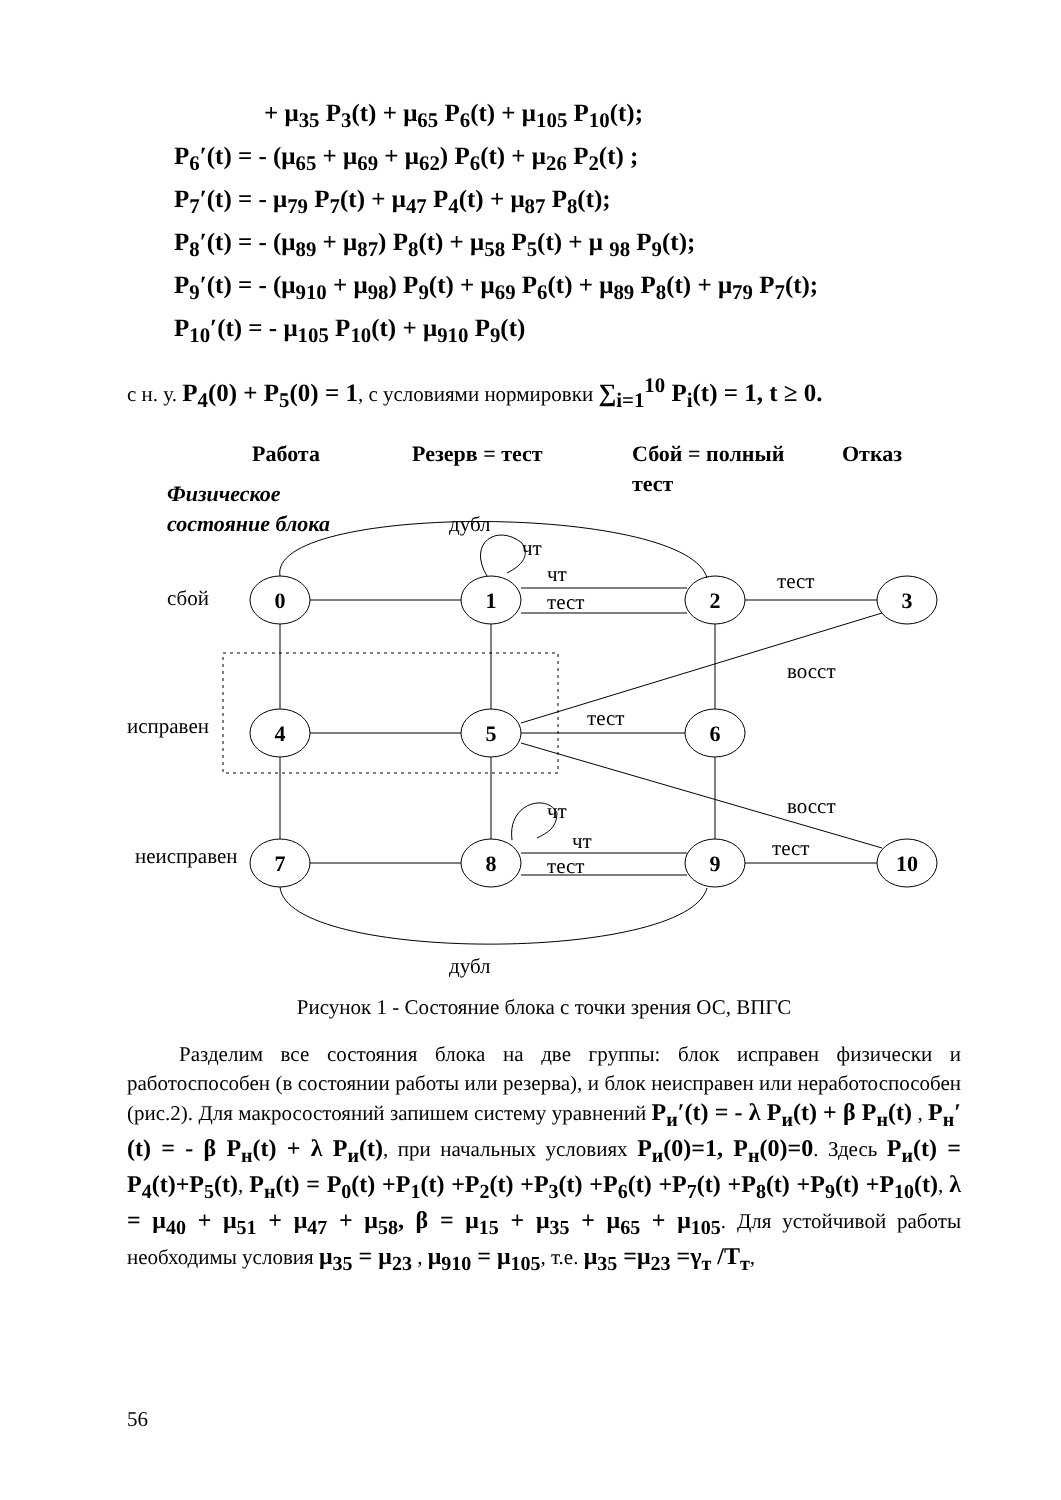+ μ<sub>35</sub> P<sub>3</sub>(t) + μ<sub>65</sub> P<sub>6</sub>(t) + μ<sub>105</sub> P<sub>10</sub>(t);
P<sub>6</sub>′(t) = - (μ<sub>65</sub> + μ<sub>69</sub> + μ<sub>62</sub>) P<sub>6</sub>(t) + μ<sub>26</sub> P<sub>2</sub>(t) ;
P<sub>7</sub>′(t) = - μ<sub>79</sub> P<sub>7</sub>(t) + μ<sub>47</sub> P<sub>4</sub>(t) + μ<sub>87</sub> P<sub>8</sub>(t);
P<sub>8</sub>′(t) = - (μ<sub>89</sub> + μ<sub>87</sub>) P<sub>8</sub>(t) + μ<sub>58</sub> P<sub>5</sub>(t) + μ <sub>98</sub> P<sub>9</sub>(t);
P<sub>9</sub>′(t) = - (μ<sub>910</sub> + μ<sub>98</sub>) P<sub>9</sub>(t) + μ<sub>69</sub> P<sub>6</sub>(t) + μ<sub>89</sub> P<sub>8</sub>(t) + μ<sub>79</sub> P<sub>7</sub>(t);
P<sub>10</sub>′(t) = - μ<sub>105</sub> P<sub>10</sub>(t) + μ<sub>910</sub> P<sub>9</sub>(t)
с н. у. P<sub>4</sub>(0) + P<sub>5</sub>(0) = 1, с условиями нормировки ∑<sub>i=1</sub><sup>10</sup> P<sub>i</sub>(t) = 1, t ≥ 0.
Работа
Резерв = тест
Сбой = полный
тест
Отказ
Физическое
состояние блока
дубл
сбой
исправен
неисправен
0
1
2
3
4
5
6
7
8
9
10
чт
чт
тест
тест
восст
тест
восст
чт
чт
тест
тест
дубл
Рисунок 1 - Состояние блока с точки зрения ОС, ВПГС
Разделим все состояния блока на две группы: блок исправен физически и работоспособен (в состоянии работы или резерва), и блок неисправен или неработоспособен (рис.2). Для макросостояний запишем систему уравнений P<sub>и</sub>′(t) = - λ P<sub>и</sub>(t) + β P<sub>н</sub>(t) , P<sub>н</sub>′(t) = - β P<sub>н</sub>(t) + λ P<sub>и</sub>(t), при начальных условиях P<sub>и</sub>(0)=1, P<sub>н</sub>(0)=0. Здесь P<sub>и</sub>(t) = P<sub>4</sub>(t)+P<sub>5</sub>(t), P<sub>н</sub>(t) = P<sub>0</sub>(t) +P<sub>1</sub>(t) +P<sub>2</sub>(t) +P<sub>3</sub>(t) +P<sub>6</sub>(t) +P<sub>7</sub>(t) +P<sub>8</sub>(t) +P<sub>9</sub>(t) +P<sub>10</sub>(t), λ = μ<sub>40</sub> + μ<sub>51</sub> + μ<sub>47</sub> + μ<sub>58</sub>, β = μ<sub>15</sub> + μ<sub>35</sub> + μ<sub>65</sub> + μ<sub>105</sub>. Для устойчивой работы необходимы условия μ<sub>35</sub> = μ<sub>23</sub> , μ<sub>910</sub> = μ<sub>105</sub>, т.е. μ<sub>35</sub> =μ<sub>23</sub> =γ<sub>т</sub> /T<sub>т</sub>,
56